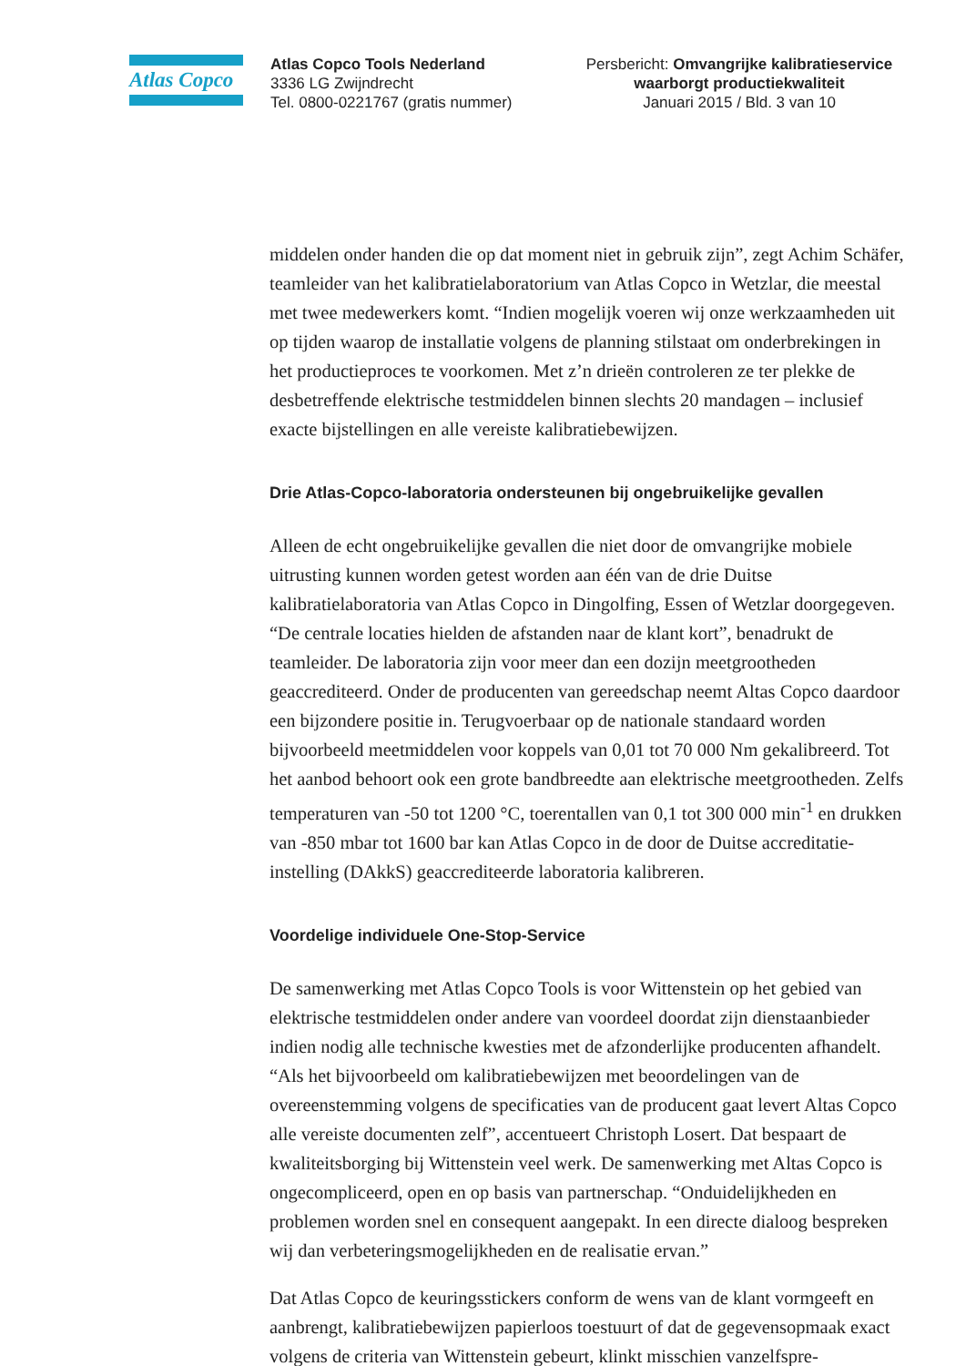Atlas Copco
Atlas Copco Tools Nederland
3336 LG Zwijndrecht
Tel. 0800-0221767 (gratis nummer)
Persbericht: Omvangrijke kalibratieservice waarborgt productiekwaliteit
Januari 2015 / Bld. 3 van 10
middelen onder handen die op dat moment niet in gebruik zijn”, zegt Achim Schäfer, teamleider van het kalibratielaboratorium van Atlas Copco in Wetzlar, die meestal met twee medewerkers komt. “Indien mogelijk voeren wij onze werkzaamheden uit op tijden waarop de installatie volgens de planning stilstaat om onderbrekingen in het productieproces te voorkomen. Met z’n drieën controleren ze ter plekke de desbetreffende elektrische testmiddelen binnen slechts 20 mandagen – inclusief exacte bijstellingen en alle vereiste kalibratiebewijzen.
Drie Atlas-Copco-laboratoria ondersteunen bij ongebruikelijke gevallen
Alleen de echt ongebruikelijke gevallen die niet door de omvangrijke mobiele uitrusting kunnen worden getest worden aan één van de drie Duitse kalibratielaboratoria van Atlas Copco in Dingolfing, Essen of Wetzlar doorgegeven. “De centrale locaties hielden de afstanden naar de klant kort”, benadrukt de teamleider. De laboratoria zijn voor meer dan een dozijn meetgrootheden geaccrediteerd. Onder de producenten van gereedschap neemt Altas Copco daardoor een bijzondere positie in. Terugvoerbaar op de nationale standaard worden bijvoorbeeld meetmiddelen voor koppels van 0,01 tot 70 000 Nm gekalibreerd. Tot het aanbod behoort ook een grote bandbreedte aan elektrische meetgrootheden. Zelfs temperaturen van -50 tot 1200 °C, toerentallen van 0,1 tot 300 000 min<sup>-1</sup> en drukken van -850 mbar tot 1600 bar kan Atlas Copco in de door de Duitse accreditatie-instelling (DAkkS) geaccrediteerde laboratoria kalibreren.
Voordelige individuele One-Stop-Service
De samenwerking met Atlas Copco Tools is voor Wittenstein op het gebied van elektrische testmiddelen onder andere van voordeel doordat zijn dienstaanbieder indien nodig alle technische kwesties met de afzonderlijke producenten afhandelt. “Als het bijvoorbeeld om kalibratiebewijzen met beoordelingen van de overeenstemming volgens de specificaties van de producent gaat levert Altas Copco alle vereiste documenten zelf”, accentueert Christoph Losert. Dat bespaart de kwaliteitsborging bij Wittenstein veel werk. De samenwerking met Altas Copco is ongecompliceerd, open en op basis van partnerschap. “Onduidelijkheden en problemen worden snel en consequent aangepakt. In een directe dialoog bespreken wij dan verbeteringsmogelijkheden en de realisatie ervan.”
Dat Atlas Copco de keuringsstickers conform de wens van de klant vormgeeft en aanbrengt, kalibratiebewijzen papierloos toestuurt of dat de gegevensopmaak exact volgens de criteria van Wittenstein gebeurt, klinkt misschien vanzelfspre-